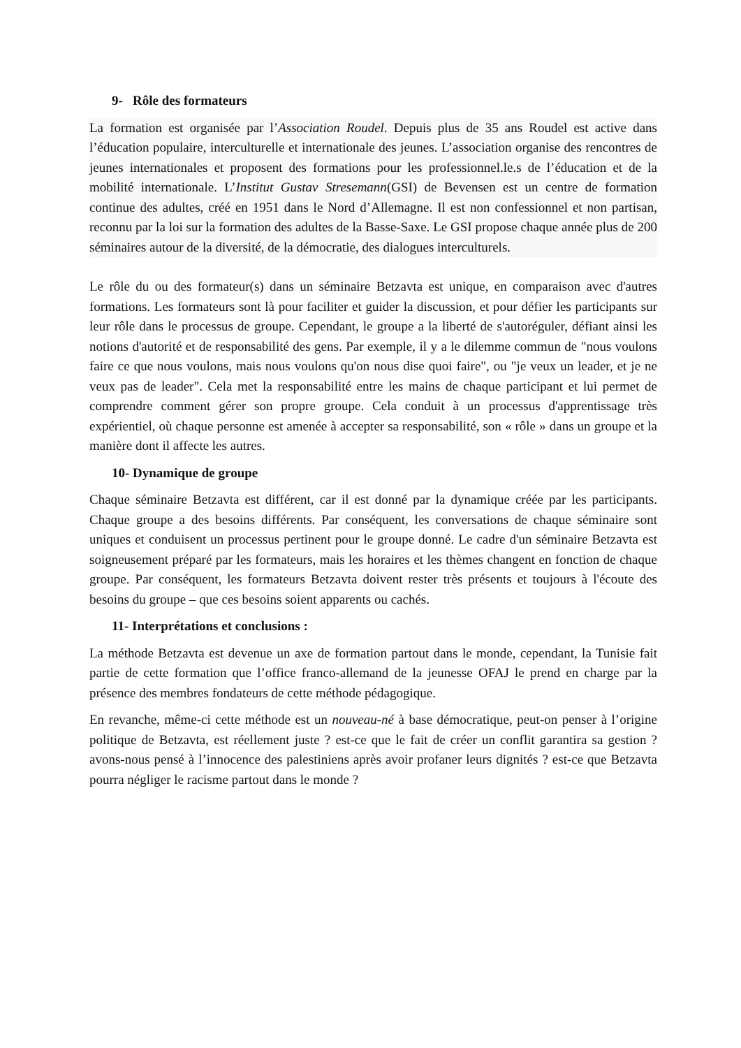9- Rôle des formateurs
La formation est organisée par l’Association Roudel. Depuis plus de 35 ans Roudel est active dans l’éducation populaire, interculturelle et internationale des jeunes. L’association organise des rencontres de jeunes internationales et proposent des formations pour les professionnel.le.s de l’éducation et de la mobilité internationale. L’Institut Gustav Stresemann(GSI) de Bevensen est un centre de formation continue des adultes, créé en 1951 dans le Nord d’Allemagne. Il est non confessionnel et non partisan, reconnu par la loi sur la formation des adultes de la Basse-Saxe. Le GSI propose chaque année plus de 200 séminaires autour de la diversité, de la démocratie, des dialogues interculturels.
Le rôle du ou des formateur(s) dans un séminaire Betzavta est unique, en comparaison avec d'autres formations. Les formateurs sont là pour faciliter et guider la discussion, et pour défier les participants sur leur rôle dans le processus de groupe. Cependant, le groupe a la liberté de s'autoréguler, défiant ainsi les notions d'autorité et de responsabilité des gens. Par exemple, il y a le dilemme commun de "nous voulons faire ce que nous voulons, mais nous voulons qu'on nous dise quoi faire", ou "je veux un leader, et je ne veux pas de leader". Cela met la responsabilité entre les mains de chaque participant et lui permet de comprendre comment gérer son propre groupe. Cela conduit à un processus d'apprentissage très expérientiel, où chaque personne est amenée à accepter sa responsabilité, son « rôle » dans un groupe et la manière dont il affecte les autres.
10- Dynamique de groupe
Chaque séminaire Betzavta est différent, car il est donné par la dynamique créée par les participants. Chaque groupe a des besoins différents. Par conséquent, les conversations de chaque séminaire sont uniques et conduisent un processus pertinent pour le groupe donné. Le cadre d'un séminaire Betzavta est soigneusement préparé par les formateurs, mais les horaires et les thèmes changent en fonction de chaque groupe. Par conséquent, les formateurs Betzavta doivent rester très présents et toujours à l'écoute des besoins du groupe – que ces besoins soient apparents ou cachés.
11- Interprétations et conclusions :
La méthode Betzavta est devenue un axe de formation partout dans le monde, cependant, la Tunisie fait partie de cette formation que l’office franco-allemand de la jeunesse OFAJ le prend en charge par la présence des membres fondateurs de cette méthode pédagogique.
En revanche, même-ci cette méthode est un nouveau-né à base démocratique, peut-on penser à l’origine politique de Betzavta, est réellement juste ? est-ce que le fait de créer un conflit garantira sa gestion ? avons-nous pensé à l’innocence des palestiniens après avoir profaner leurs dignités ? est-ce que Betzavta pourra négliger le racisme partout dans le monde ?